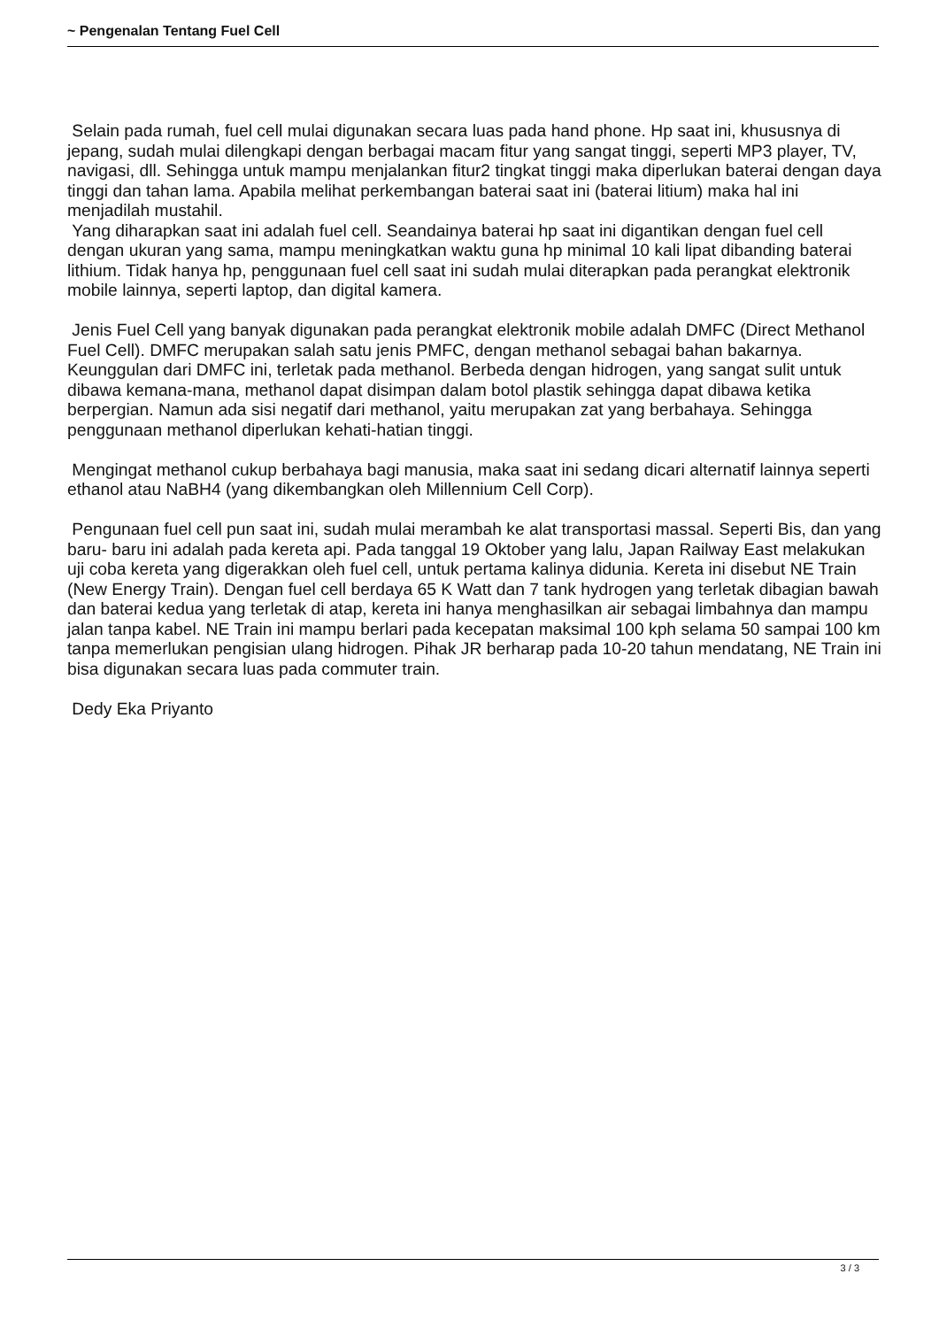~ Pengenalan Tentang Fuel Cell
Selain pada rumah, fuel cell mulai digunakan secara luas pada hand phone. Hp saat ini, khususnya di jepang, sudah mulai dilengkapi dengan berbagai macam fitur yang sangat tinggi, seperti MP3 player, TV, navigasi, dll. Sehingga untuk mampu menjalankan fitur2 tingkat tinggi maka diperlukan baterai dengan daya tinggi dan tahan lama. Apabila melihat perkembangan baterai saat ini (baterai litium) maka hal ini menjadilah mustahil.
Yang diharapkan saat ini adalah fuel cell. Seandainya baterai hp saat ini digantikan dengan fuel cell dengan ukuran yang sama, mampu meningkatkan waktu guna hp minimal 10 kali lipat dibanding baterai lithium. Tidak hanya hp, penggunaan fuel cell saat ini sudah mulai diterapkan pada perangkat elektronik mobile lainnya, seperti laptop, dan digital kamera.
Jenis Fuel Cell yang banyak digunakan pada perangkat elektronik mobile adalah DMFC (Direct Methanol Fuel Cell). DMFC merupakan salah satu jenis PMFC, dengan methanol sebagai bahan bakarnya. Keunggulan dari DMFC ini, terletak pada methanol. Berbeda dengan hidrogen, yang sangat sulit untuk dibawa kemana-mana, methanol dapat disimpan dalam botol plastik sehingga dapat dibawa ketika berpergian. Namun ada sisi negatif dari methanol, yaitu merupakan zat yang berbahaya. Sehingga penggunaan methanol diperlukan kehati-hatian tinggi.
Mengingat methanol cukup berbahaya bagi manusia, maka saat ini sedang dicari alternatif lainnya seperti ethanol atau NaBH4 (yang dikembangkan oleh Millennium Cell Corp).
Pengunaan fuel cell pun saat ini, sudah mulai merambah ke alat transportasi massal. Seperti Bis, dan yang baru- baru ini adalah pada kereta api. Pada tanggal 19 Oktober yang lalu, Japan Railway East melakukan uji coba kereta yang digerakkan oleh fuel cell, untuk pertama kalinya didunia. Kereta ini disebut NE Train (New Energy Train). Dengan fuel cell berdaya 65 K Watt dan 7 tank hydrogen yang terletak dibagian bawah dan baterai kedua yang terletak di atap, kereta ini hanya menghasilkan air sebagai limbahnya dan mampu jalan tanpa kabel. NE Train ini mampu berlari pada kecepatan maksimal 100 kph selama 50 sampai 100 km tanpa memerlukan pengisian ulang hidrogen. Pihak JR berharap pada 10-20 tahun mendatang, NE Train ini bisa digunakan secara luas pada commuter train.
Dedy Eka Priyanto
3 / 3